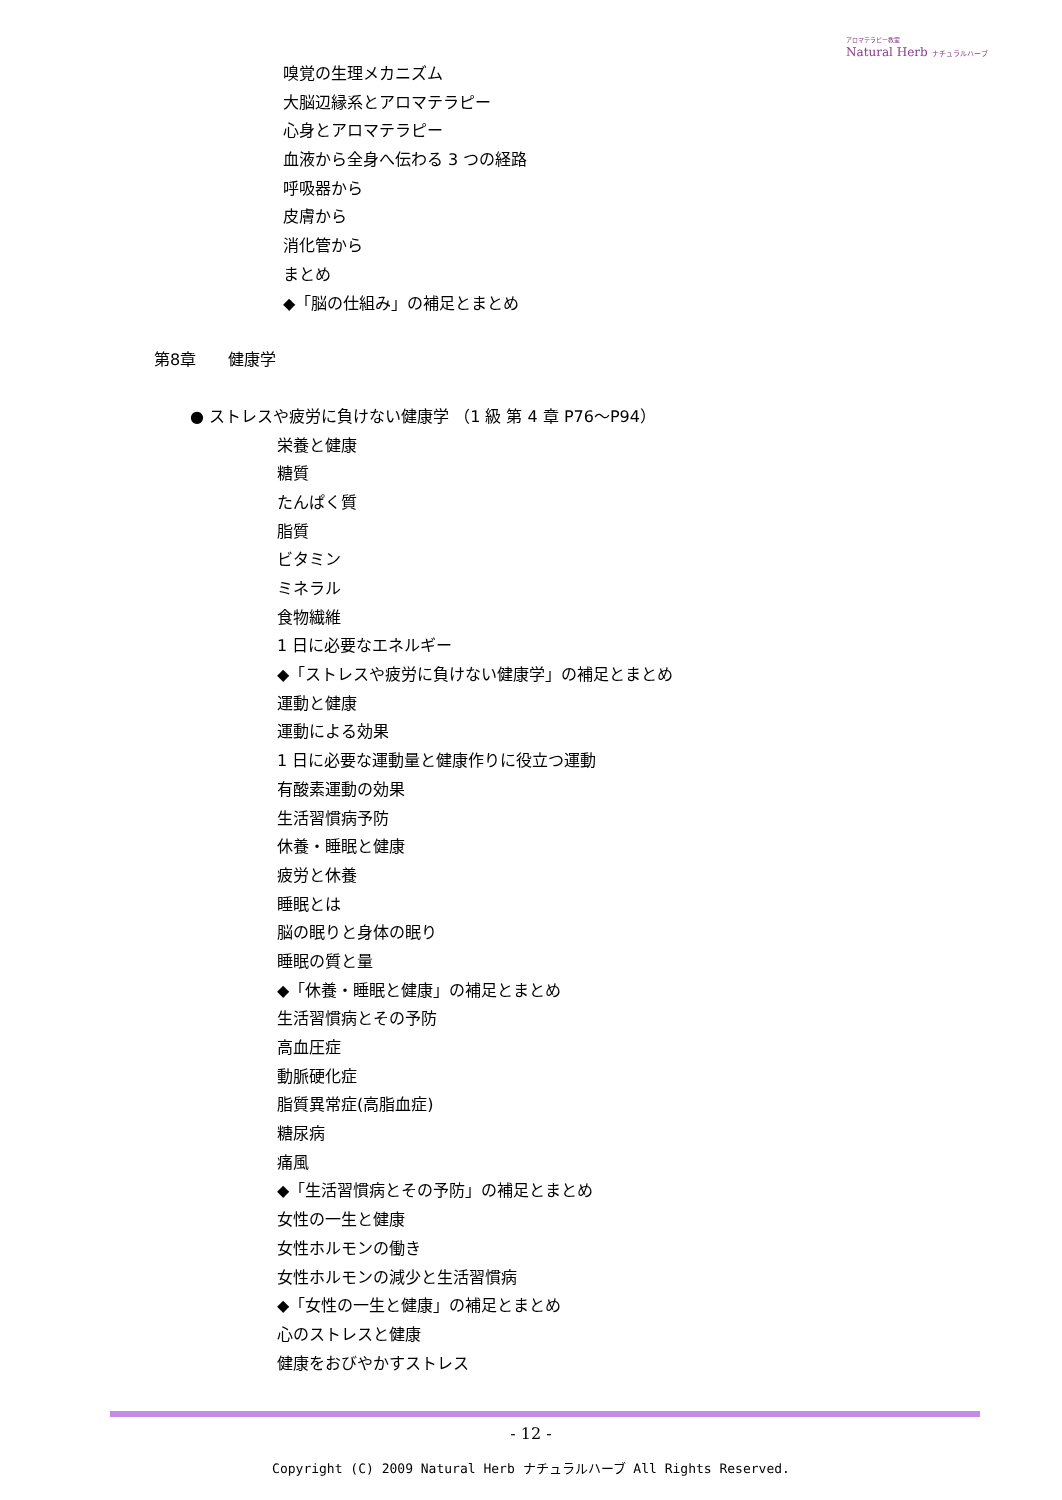アロマテラピー教室
Natural Herb ナチュラルハーブ
嗅覚の生理メカニズム
大脳辺縁系とアロマテラピー
心身とアロマテラピー
血液から全身へ伝わる 3 つの経路
呼吸器から
皮膚から
消化管から
まとめ
◆「脳の仕組み」の補足とまとめ
第8章　　健康学
● ストレスや疲労に負けない健康学 （1 級 第 4 章 P76～P94）
栄養と健康
糖質
たんぱく質
脂質
ビタミン
ミネラル
食物繊維
1 日に必要なエネルギー
◆「ストレスや疲労に負けない健康学」の補足とまとめ
運動と健康
運動による効果
1 日に必要な運動量と健康作りに役立つ運動
有酸素運動の効果
生活習慣病予防
休養・睡眠と健康
疲労と休養
睡眠とは
脳の眠りと身体の眠り
睡眠の質と量
◆「休養・睡眠と健康」の補足とまとめ
生活習慣病とその予防
高血圧症
動脈硬化症
脂質異常症(高脂血症)
糖尿病
痛風
◆「生活習慣病とその予防」の補足とまとめ
女性の一生と健康
女性ホルモンの働き
女性ホルモンの減少と生活習慣病
◆「女性の一生と健康」の補足とまとめ
心のストレスと健康
健康をおびやかすストレス
- 12 -
Copyright (C) 2009 Natural Herb ナチュラルハーブ All Rights Reserved.